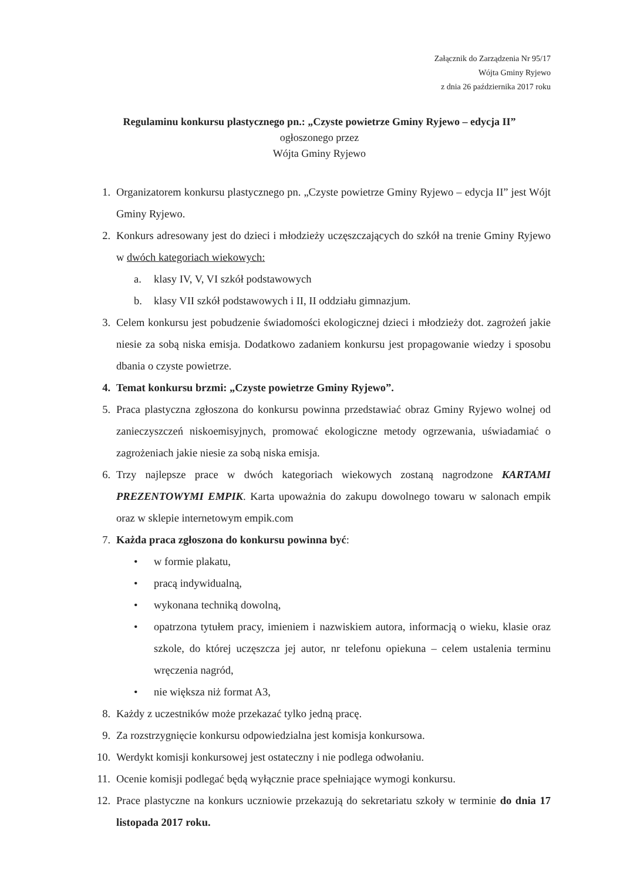Załącznik do Zarządzenia Nr 95/17
Wójta Gminy Ryjewo
z dnia 26 października 2017 roku
Regulaminu konkursu plastycznego pn.: „Czyste powietrze Gminy Ryjewo – edycja II”
ogłoszonego przez
Wójta Gminy Ryjewo
1. Organizatorem konkursu plastycznego pn. „Czyste powietrze Gminy Ryjewo – edycja II” jest Wójt Gminy Ryjewo.
2. Konkurs adresowany jest do dzieci i młodzieży uczęszczających do szkół na trenie Gminy Ryjewo w dwóch kategoriach wiekowych:
a. klasy IV, V, VI szkół podstawowych
b. klasy VII szkół podstawowych i II, II oddziału gimnazjum.
3. Celem konkursu jest pobudzenie świadomości ekologicznej dzieci i młodzieży dot. zagrożeń jakie niesie za sobą niska emisja. Dodatkowo zadaniem konkursu jest propagowanie wiedzy i sposobu dbania o czyste powietrze.
4. Temat konkursu brzmi: „Czyste powietrze Gminy Ryjewo”.
5. Praca plastyczna zgłoszona do konkursu powinna przedstawiać obraz Gminy Ryjewo wolnej od zanieczyszczeń niskoemisyjnych, promować ekologiczne metody ogrzewania, uświadamiać o zagrożeniach jakie niesie za sobą niska emisja.
6. Trzy najlepsze prace w dwóch kategoriach wiekowych zostaną nagrodzone KARTAMI PREZENTOWYMI EMPIK. Karta upoważnia do zakupu dowolnego towaru w salonach empik oraz w sklepie internetowym empik.com
7. Każda praca zgłoszona do konkursu powinna być:
• w formie plakatu,
• pracą indywidualną,
• wykonana techniką dowolną,
• opatrzona tytułem pracy, imieniem i nazwiskiem autora, informacją o wieku, klasie oraz szkole, do której uczęszcza jej autor, nr telefonu opiekuna – celem ustalenia terminu wręczenia nagród,
• nie większa niż format A3,
8. Każdy z uczestników może przekazać tylko jedną pracę.
9. Za rozstrzygnięcie konkursu odpowiedzialna jest komisja konkursowa.
10. Werdykt komisji konkursowej jest ostateczny i nie podlega odwołaniu.
11. Ocenie komisji podlegać będą wyłącznie prace spełniające wymogi konkursu.
12. Prace plastyczne na konkurs uczniowie przekazują do sekretariatu szkoły w terminie do dnia 17 listopada 2017 roku.